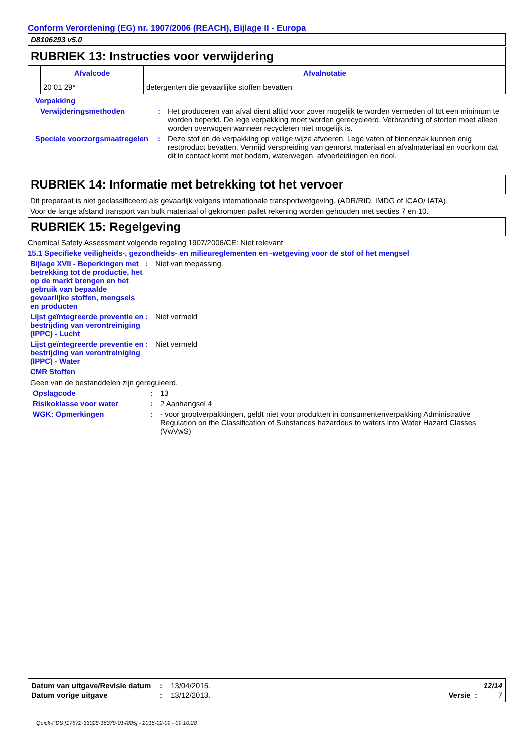Conform Verordening (EG) nr. 1907/2006 (REACH), Bijlage II - Europa
D8106293 v5.0
RUBRIEK 13: Instructies voor verwijdering
| Afvalcode | Afvalnotatie |
| --- | --- |
| 20 01 29* | detergenten die gevaarlijke stoffen bevatten |
Verpakking
Verwijderingsmethoden : Het produceren van afval dient altijd voor zover mogelijk te worden vermeden of tot een minimum te worden beperkt. De lege verpakking moet worden gerecycleerd. Verbranding of storten moet alleen worden overwogen wanneer recycleren niet mogelijk is.
Speciale voorzorgsmaatregelen
: Deze stof en de verpakking op veilige wijze afvoeren. Lege vaten of binnenzak kunnen enig restproduct bevatten. Vermijd verspreiding van gemorst materiaal en afvalmateriaal en voorkom dat dit in contact komt met bodem, waterwegen, afvoerleidingen en riool.
RUBRIEK 14: Informatie met betrekking tot het vervoer
Dit preparaat is niet geclassificeerd als gevaarlijk volgens internationale transportwetgeving. (ADR/RID, IMDG of ICAO/ IATA).
Voor de lange afstand transport van bulk materiaal of gekrompen pallet rekening worden gehouden met secties 7 en 10.
RUBRIEK 15: Regelgeving
Chemical Safety Assessment volgende regeling 1907/2006/CE: Niet relevant
15.1 Specifieke veiligheids-, gezondheids- en milieureglementen en -wetgeving voor de stof of het mengsel
Bijlage XVII - Beperkingen met betrekking tot de productie, het op de markt brengen en het gebruik van bepaalde gevaarlijke stoffen, mengsels en producten
: Niet van toepassing.
Lijst geïntegreerde preventie en bestrijding van verontreiniging (IPPC) - Lucht
: Niet vermeld
Lijst geïntegreerde preventie en bestrijding van verontreiniging (IPPC) - Water
: Niet vermeld
CMR Stoffen
Geen van de bestanddelen zijn gereguleerd.
Opslagcode : 13
Risikoklasse voor water : 2 Aanhangsel 4
WGK: Opmerkingen : - voor grootverpakkingen, geldt niet voor produkten in consumentenverpakking Administrative Regulation on the Classification of Substances hazardous to waters into Water Hazard Classes (VwVwS)
| Datum van uitgave/Revisie datum | : | 13/04/2015. | 12/14 |
| Datum vorige uitgave | : | 13/12/2013. | Versie : 7 |
Quick-FDS [17572-33028-16379-014885] - 2016-02-09 - 09:10:28